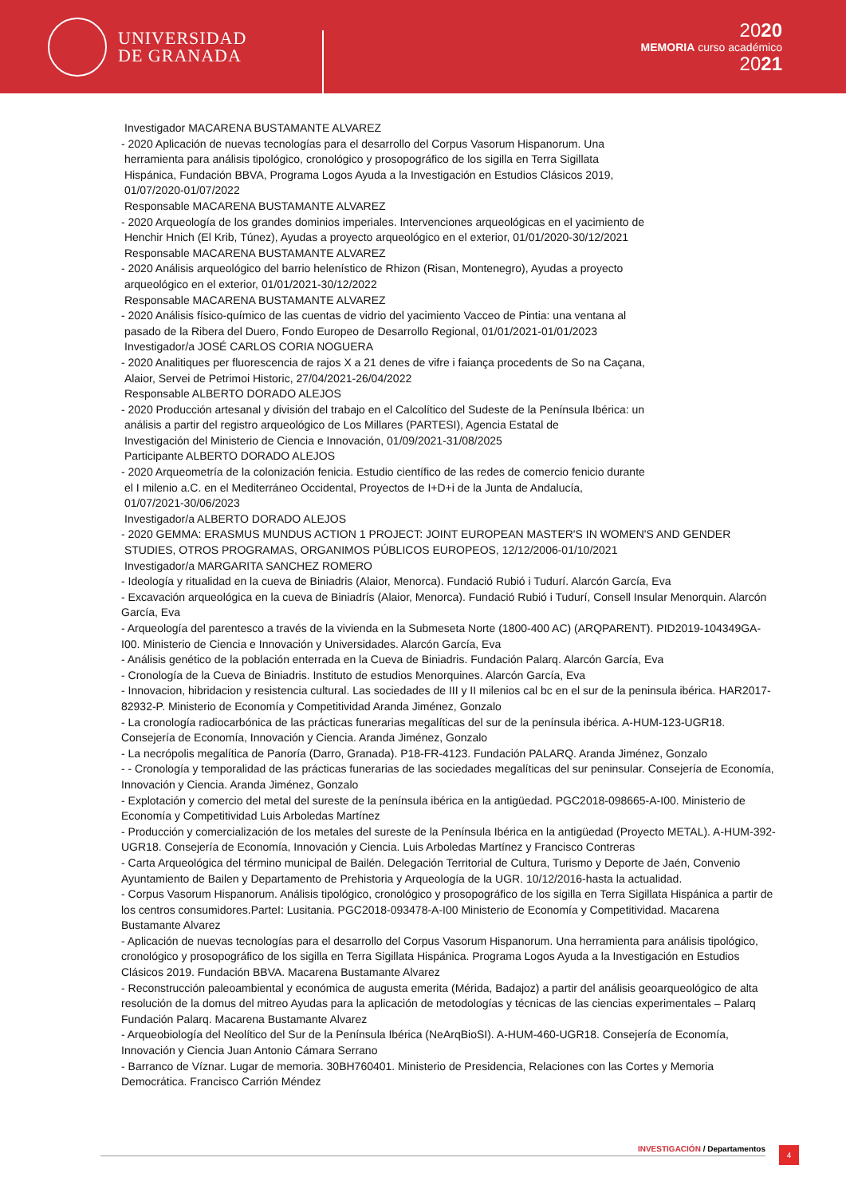UNIVERSIDAD
DE GRANADA
2020
MEMORIA curso académico
2021
Investigador MACARENA BUSTAMANTE ALVAREZ
- 2020 Aplicación de nuevas tecnologías para el desarrollo del Corpus Vasorum Hispanorum. Una
herramienta para análisis tipológico, cronológico y prosopográfico de los sigilla en Terra Sigillata
Hispánica, Fundación BBVA, Programa Logos Ayuda a la Investigación en Estudios Clásicos 2019,
01/07/2020-01/07/2022
Responsable MACARENA BUSTAMANTE ALVAREZ
- 2020 Arqueología de los grandes dominios imperiales. Intervenciones arqueológicas en el yacimiento de
Henchir Hnich (El Krib, Túnez), Ayudas a proyecto arqueológico en el exterior, 01/01/2020-30/12/2021
Responsable MACARENA BUSTAMANTE ALVAREZ
- 2020 Análisis arqueológico del barrio helenístico de Rhizon (Risan, Montenegro), Ayudas a proyecto
arqueológico en el exterior, 01/01/2021-30/12/2022
Responsable MACARENA BUSTAMANTE ALVAREZ
- 2020 Análisis físico-químico de las cuentas de vidrio del yacimiento Vacceo de Pintia: una ventana al
pasado de la Ribera del Duero, Fondo Europeo de Desarrollo Regional, 01/01/2021-01/01/2023
Investigador/a JOSÉ CARLOS CORIA NOGUERA
- 2020 Analitiques per fluorescencia de rajos X a 21 denes de vifre i faiança procedents de So na Caçana,
Alaior, Servei de Petrimoi Historic, 27/04/2021-26/04/2022
Responsable ALBERTO DORADO ALEJOS
- 2020 Producción artesanal y división del trabajo en el Calcolítico del Sudeste de la Península Ibérica: un
análisis a partir del registro arqueológico de Los Millares (PARTESI), Agencia Estatal de
Investigación del Ministerio de Ciencia e Innovación, 01/09/2021-31/08/2025
Participante ALBERTO DORADO ALEJOS
- 2020 Arqueometría de la colonización fenicia. Estudio científico de las redes de comercio fenicio durante
el I milenio a.C. en el Mediterráneo Occidental, Proyectos de I+D+i de la Junta de Andalucía,
01/07/2021-30/06/2023
Investigador/a ALBERTO DORADO ALEJOS
- 2020 GEMMA: ERASMUS MUNDUS ACTION 1 PROJECT: JOINT EUROPEAN MASTER'S IN WOMEN'S AND GENDER
STUDIES, OTROS PROGRAMAS, ORGANIMOS PÚBLICOS EUROPEOS, 12/12/2006-01/10/2021
Investigador/a MARGARITA SANCHEZ ROMERO
- Ideología y ritualidad en la cueva de Biniadris (Alaior, Menorca). Fundació Rubió i Tudurí. Alarcón García, Eva
- Excavación arqueológica en la cueva de Biniadrís (Alaior, Menorca). Fundació Rubió i Tudurí, Consell Insular Menorquin. Alarcón García, Eva
- Arqueología del parentesco a través de la vivienda en la Submeseta Norte (1800-400 AC) (ARQPARENT). PID2019-104349GA-I00. Ministerio de Ciencia e Innovación y Universidades. Alarcón García, Eva
- Análisis genético de la población enterrada en la Cueva de Biniadris. Fundación Palarq. Alarcón García, Eva
- Cronología de la Cueva de Biniadris. Instituto de estudios Menorquines. Alarcón García, Eva
- Innovacion, hibridacion y resistencia cultural. Las sociedades de III y II milenios cal bc en el sur de la peninsula ibérica. HAR2017-82932-P. Ministerio de Economía y Competitividad Aranda Jiménez, Gonzalo
- La cronología radiocarbónica de las prácticas funerarias megalíticas del sur de la península ibérica. A-HUM-123-UGR18. Consejería de Economía, Innovación y Ciencia. Aranda Jiménez, Gonzalo
- La necrópolis megalítica de Panoría (Darro, Granada). P18-FR-4123. Fundación PALARQ. Aranda Jiménez, Gonzalo
- - Cronología y temporalidad de las prácticas funerarias de las sociedades megalíticas del sur peninsular. Consejería de Economía, Innovación y Ciencia. Aranda Jiménez, Gonzalo
- Explotación y comercio del metal del sureste de la península ibérica en la antigüedad. PGC2018-098665-A-I00. Ministerio de Economía y Competitividad Luis Arboledas Martínez
- Producción y comercialización de los metales del sureste de la Península Ibérica en la antigüedad (Proyecto METAL). A-HUM-392-UGR18. Consejería de Economía, Innovación y Ciencia. Luis Arboledas Martínez y Francisco Contreras
- Carta Arqueológica del término municipal de Bailén. Delegación Territorial de Cultura, Turismo y Deporte de Jaén, Convenio Ayuntamiento de Bailen y Departamento de Prehistoria y Arqueología de la UGR. 10/12/2016-hasta la actualidad.
- Corpus Vasorum Hispanorum. Análisis tipológico, cronológico y prosopográfico de los sigilla en Terra Sigillata Hispánica a partir de los centros consumidores.ParteI: Lusitania. PGC2018-093478-A-I00 Ministerio de Economía y Competitividad. Macarena Bustamante Alvarez
- Aplicación de nuevas tecnologías para el desarrollo del Corpus Vasorum Hispanorum. Una herramienta para análisis tipológico, cronológico y prosopográfico de los sigilla en Terra Sigillata Hispánica. Programa Logos Ayuda a la Investigación en Estudios Clásicos 2019. Fundación BBVA. Macarena Bustamante Alvarez
- Reconstrucción paleoambiental y económica de augusta emerita (Mérida, Badajoz) a partir del análisis geoarqueológico de alta resolución de la domus del mitreo Ayudas para la aplicación de metodologías y técnicas de las ciencias experimentales – Palarq Fundación Palarq. Macarena Bustamante Alvarez
- Arqueobiología del Neolítico del Sur de la Península Ibérica (NeArqBioSI). A-HUM-460-UGR18. Consejería de Economía, Innovación y Ciencia Juan Antonio Cámara Serrano
- Barranco de Víznar. Lugar de memoria. 30BH760401. Ministerio de Presidencia, Relaciones con las Cortes y Memoria Democrática. Francisco Carrión Méndez
INVESTIGACIÓN / Departamentos 4